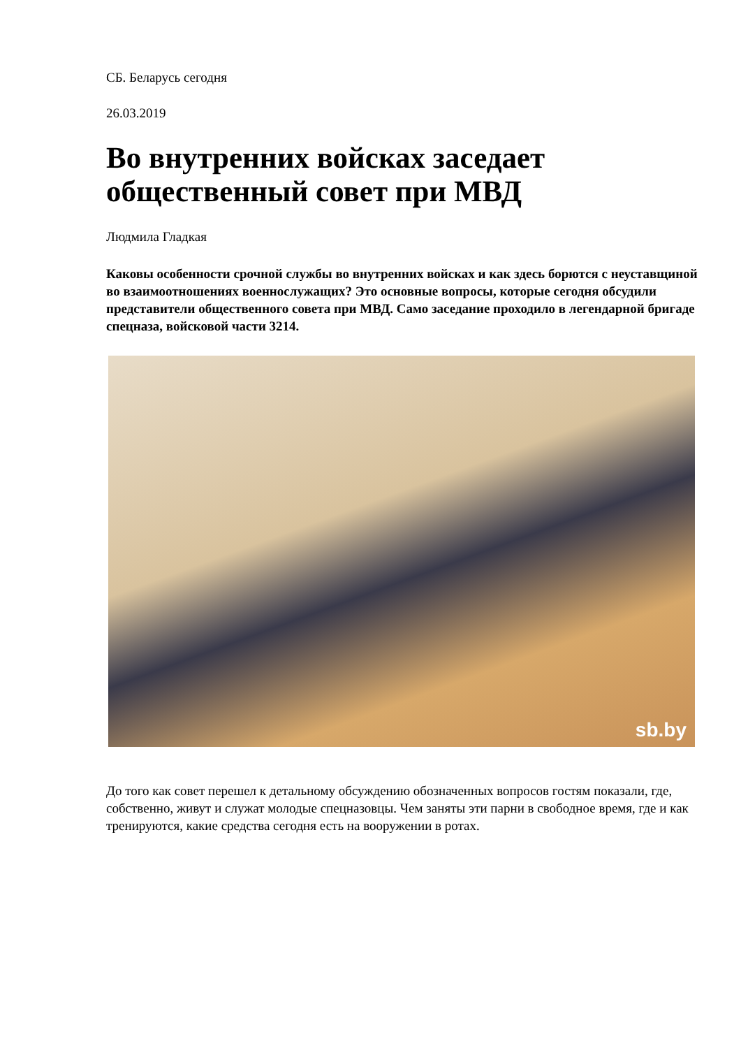СБ. Беларусь сегодня
26.03.2019
Во внутренних войсках заседает общественный совет при МВД
Людмила Гладкая
Каковы особенности срочной службы во внутренних войсках и как здесь борются с неуставщиной во взаимоотношениях военнослужащих? Это основные вопросы, которые сегодня обсудили представители общественного совета при МВД. Само заседание проходило в легендарной бригаде спецназа, войсковой части 3214.
sb.by
До того как совет перешел к детальному обсуждению обозначенных вопросов гостям показали, где, собственно, живут и служат молодые спецназовцы. Чем заняты эти парни в свободное время, где и как тренируются, какие средства сегодня есть на вооружении в ротах.